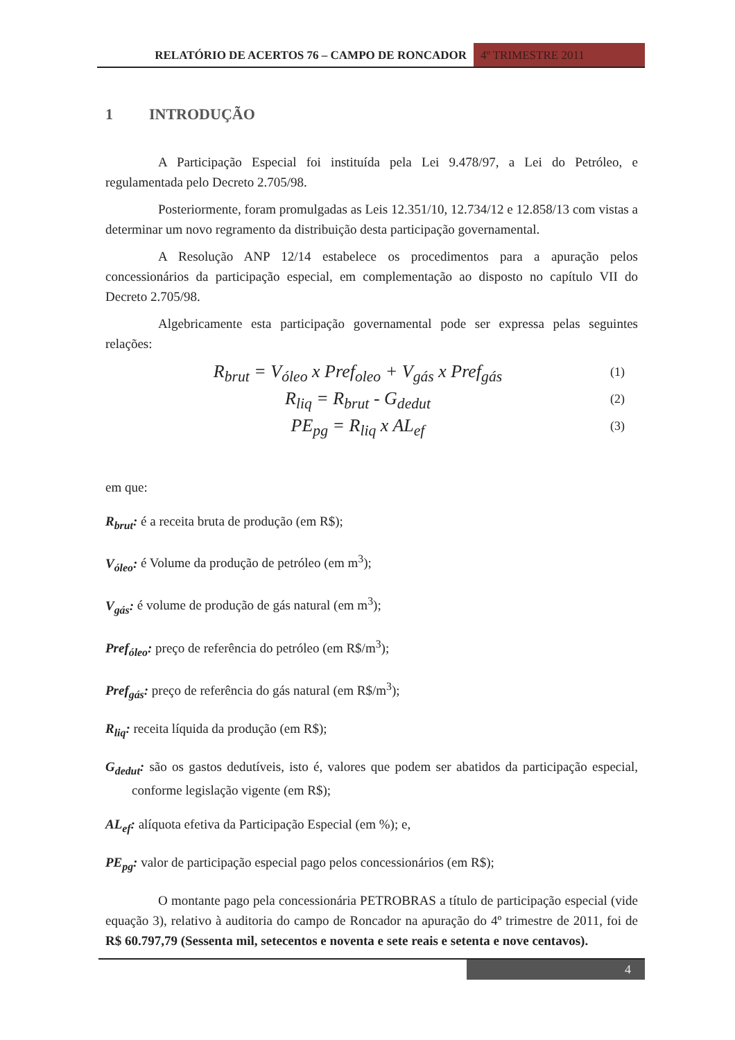RELATÓRIO DE ACERTOS 76 – CAMPO DE RONCADOR
4º TRIMESTRE 2011
1 INTRODUÇÃO
A Participação Especial foi instituída pela Lei 9.478/97, a Lei do Petróleo, e regulamentada pelo Decreto 2.705/98.
Posteriormente, foram promulgadas as Leis 12.351/10, 12.734/12 e 12.858/13 com vistas a determinar um novo regramento da distribuição desta participação governamental.
A Resolução ANP 12/14 estabelece os procedimentos para a apuração pelos concessionários da participação especial, em complementação ao disposto no capítulo VII do Decreto 2.705/98.
Algebricamente esta participação governamental pode ser expressa pelas seguintes relações:
R<sub>brut</sub> = V<sub>óleo</sub> x Pref<sub>oleo</sub> + V<sub>gás</sub> x Pref<sub>gás</sub>
(1)
R<sub>liq</sub> = R<sub>brut</sub> - G<sub>dedut</sub>
(2)
PE<sub>pg</sub> = R<sub>liq</sub> x AL<sub>ef</sub>
(3)
em que:
R<sub>brut</sub>: é a receita bruta de produção (em R$);
V<sub>óleo</sub>: é Volume da produção de petróleo (em m<sup>3</sup>);
V<sub>gás</sub>: é volume de produção de gás natural (em m<sup>3</sup>);
Pref<sub>óleo</sub>: preço de referência do petróleo (em R$/m<sup>3</sup>);
Pref<sub>gás</sub>: preço de referência do gás natural (em R$/m<sup>3</sup>);
R<sub>liq</sub>: receita líquida da produção (em R$);
G<sub>dedut</sub>: são os gastos dedutíveis, isto é, valores que podem ser abatidos da participação especial, conforme legislação vigente (em R$);
AL<sub>ef</sub>: alíquota efetiva da Participação Especial (em %); e,
PE<sub>pg</sub>: valor de participação especial pago pelos concessionários (em R$);
O montante pago pela concessionária PETROBRAS a título de participação especial (vide equação 3), relativo à auditoria do campo de Roncador na apuração do 4º trimestre de 2011, foi de R$ 60.797,79 (Sessenta mil, setecentos e noventa e sete reais e setenta e nove centavos).
4